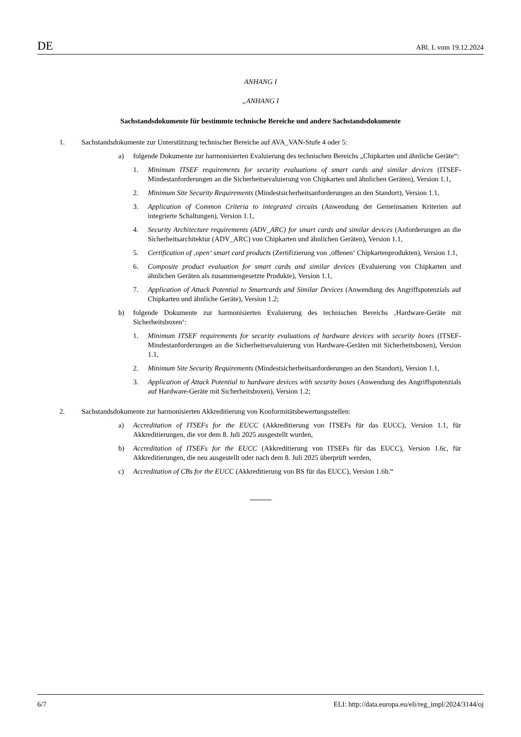DE ABl. L vom 19.12.2024
ANHANG I
„ANHANG I
Sachstandsdokumente für bestimmte technische Bereiche und andere Sachstandsdokumente
1. Sachstandsdokumente zur Unterstützung technischer Bereiche auf AVA_VAN-Stufe 4 oder 5:
a) folgende Dokumente zur harmonisierten Evaluierung des technischen Bereichs „Chipkarten und ähnliche Geräte“:
1. Minimum ITSEF requirements for security evaluations of smart cards and similar devices (ITSEF-Mindestanforderungen an die Sicherheitsevaluierung von Chipkarten und ähnlichen Geräten), Version 1.1,
2. Minimum Site Security Requirements (Mindestsicherheitsanforderungen an den Standort), Version 1.1,
3. Application of Common Criteria to integrated circuits (Anwendung der Gemeinsamen Kriterien auf integrierte Schaltungen), Version 1.1,
4. Security Architecture requirements (ADV_ARC) for smart cards and similar devices (Anforderungen an die Sicherheitsarchitektur (ADV_ARC) von Chipkarten und ähnlichen Geräten), Version 1.1,
5. Certification of ‚open‘ smart card products (Zertifizierung von ‚offenen‘ Chipkartenprodukten), Version 1.1,
6. Composite product evaluation for smart cards and similar devices (Evaluierung von Chipkarten und ähnlichen Geräten als zusammengesetzte Produkte), Version 1.1,
7. Application of Attack Potential to Smartcards and Similar Devices (Anwendung des Angriffspotenzials auf Chipkarten und ähnliche Geräte), Version 1.2;
b) folgende Dokumente zur harmonisierten Evaluierung des technischen Bereichs ‚Hardware-Geräte mit Sicherheitsboxen‘:
1. Minimum ITSEF requirements for security evaluations of hardware devices with security boxes (ITSEF-Mindestanforderungen an die Sicherheitsevaluierung von Hardware-Geräten mit Sicherheitsboxen), Version 1.1,
2. Minimum Site Security Requirements (Mindestsicherheitsanforderungen an den Standort), Version 1.1,
3. Application of Attack Potential to hardware devices with security boxes (Anwendung des Angriffspotenzials auf Hardware-Geräte mit Sicherheitsboxen), Version 1.2;
2. Sachstandsdokumente zur harmonisierten Akkreditierung von Konformitätsbewertungsstellen:
a) Accreditation of ITSEFs for the EUCC (Akkreditierung von ITSEFs für das EUCC), Version 1.1, für Akkreditierungen, die vor dem 8. Juli 2025 ausgestellt wurden,
b) Accreditation of ITSEFs for the EUCC (Akkreditierung von ITSEFs für das EUCC), Version 1.6c, für Akkreditierungen, die neu ausgestellt oder nach dem 8. Juli 2025 überprüft werden,
c) Accreditation of CBs for the EUCC (Akkreditierung von BS für das EUCC), Version 1.6b.“
6/7 ELI: http://data.europa.eu/eli/reg_impl/2024/3144/oj